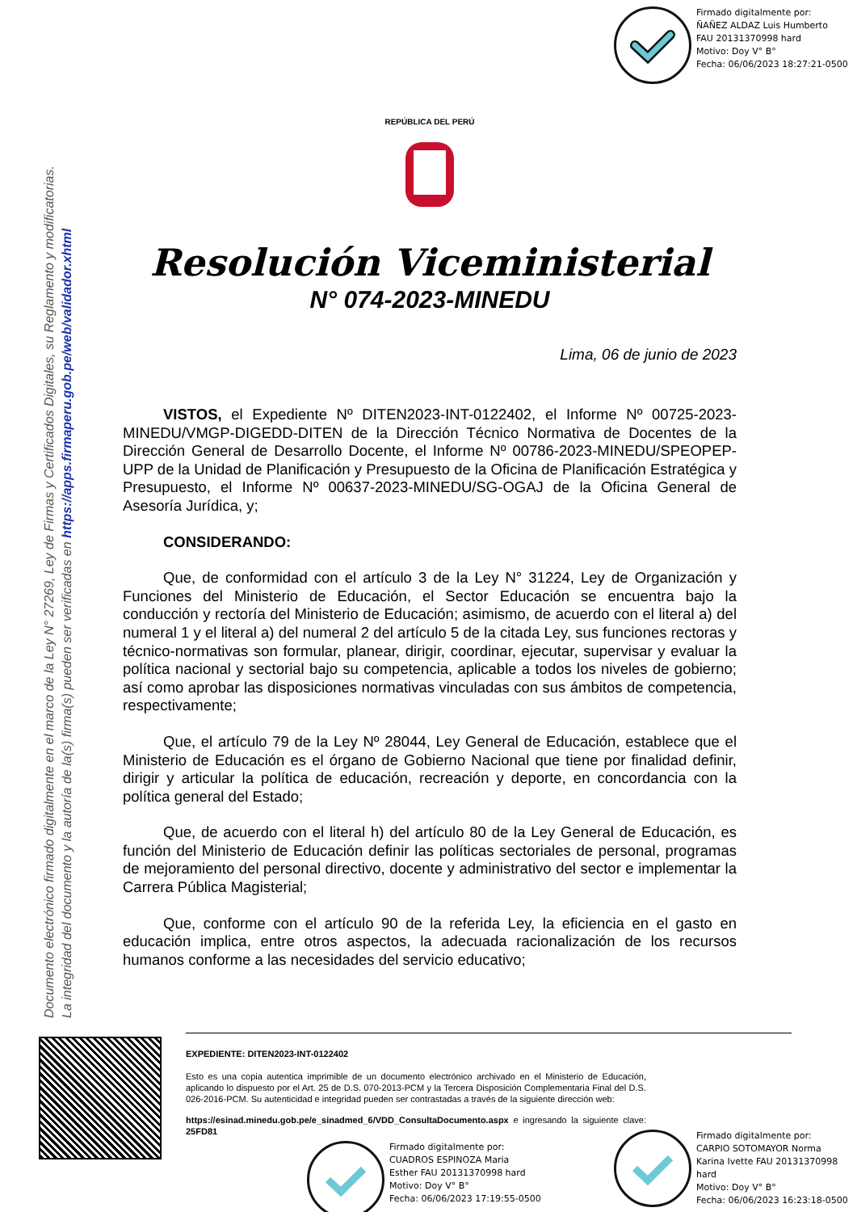Firmado digitalmente por:
ÑAÑEZ ALDAZ Luis Humberto
FAU 20131370998 hard
Motivo: Doy V° B°
Fecha: 06/06/2023 18:27:21-0500
Documento electrónico firmado digitalmente en el marco de la Ley N° 27269, Ley de Firmas y Certificados Digitales, su Reglamento y modificatorias.
La integridad del documento y la autoría de la(s) firma(s) pueden ser verificadas en https://apps.firmaperu.gob.pe/web/validador.xhtml
REPÚBLICA DEL PERÚ
Resolución Viceministerial
N° 074-2023-MINEDU
Lima, 06 de junio de 2023
VISTOS, el Expediente Nº DITEN2023-INT-0122402, el Informe Nº 00725-2023-MINEDU/VMGP-DIGEDD-DITEN de la Dirección Técnico Normativa de Docentes de la Dirección General de Desarrollo Docente, el Informe Nº 00786-2023-MINEDU/SPEOPEP-UPP de la Unidad de Planificación y Presupuesto de la Oficina de Planificación Estratégica y Presupuesto, el Informe Nº 00637-2023-MINEDU/SG-OGAJ de la Oficina General de Asesoría Jurídica, y;
CONSIDERANDO:
Que, de conformidad con el artículo 3 de la Ley N° 31224, Ley de Organización y Funciones del Ministerio de Educación, el Sector Educación se encuentra bajo la conducción y rectoría del Ministerio de Educación; asimismo, de acuerdo con el literal a) del numeral 1 y el literal a) del numeral 2 del artículo 5 de la citada Ley, sus funciones rectoras y técnico-normativas son formular, planear, dirigir, coordinar, ejecutar, supervisar y evaluar la política nacional y sectorial bajo su competencia, aplicable a todos los niveles de gobierno; así como aprobar las disposiciones normativas vinculadas con sus ámbitos de competencia, respectivamente;
Que, el artículo 79 de la Ley Nº 28044, Ley General de Educación, establece que el Ministerio de Educación es el órgano de Gobierno Nacional que tiene por finalidad definir, dirigir y articular la política de educación, recreación y deporte, en concordancia con la política general del Estado;
Que, de acuerdo con el literal h) del artículo 80 de la Ley General de Educación, es función del Ministerio de Educación definir las políticas sectoriales de personal, programas de mejoramiento del personal directivo, docente y administrativo del sector e implementar la Carrera Pública Magisterial;
Que, conforme con el artículo 90 de la referida Ley, la eficiencia en el gasto en educación implica, entre otros aspectos, la adecuada racionalización de los recursos humanos conforme a las necesidades del servicio educativo;
EXPEDIENTE: DITEN2023-INT-0122402
Esto es una copia autentica imprimible de un documento electrónico archivado en el Ministerio de Educación, aplicando lo dispuesto por el Art. 25 de D.S. 070-2013-PCM y la Tercera Disposición Complementaria Final del D.S. 026-2016-PCM. Su autenticidad e integridad pueden ser contrastadas a través de la siguiente dirección web:
https://esinad.minedu.gob.pe/e_sinadmed_6/VDD_ConsultaDocumento.aspx e ingresando la siguiente clave: 25FD81
Firmado digitalmente por:
CUADROS ESPINOZA Maria
Esther FAU 20131370998 hard
Motivo: Doy V° B°
Fecha: 06/06/2023 17:19:55-0500
Firmado digitalmente por:
CARPIO SOTOMAYOR Norma
Karina Ivette FAU 20131370998
hard
Motivo: Doy V° B°
Fecha: 06/06/2023 16:23:18-0500